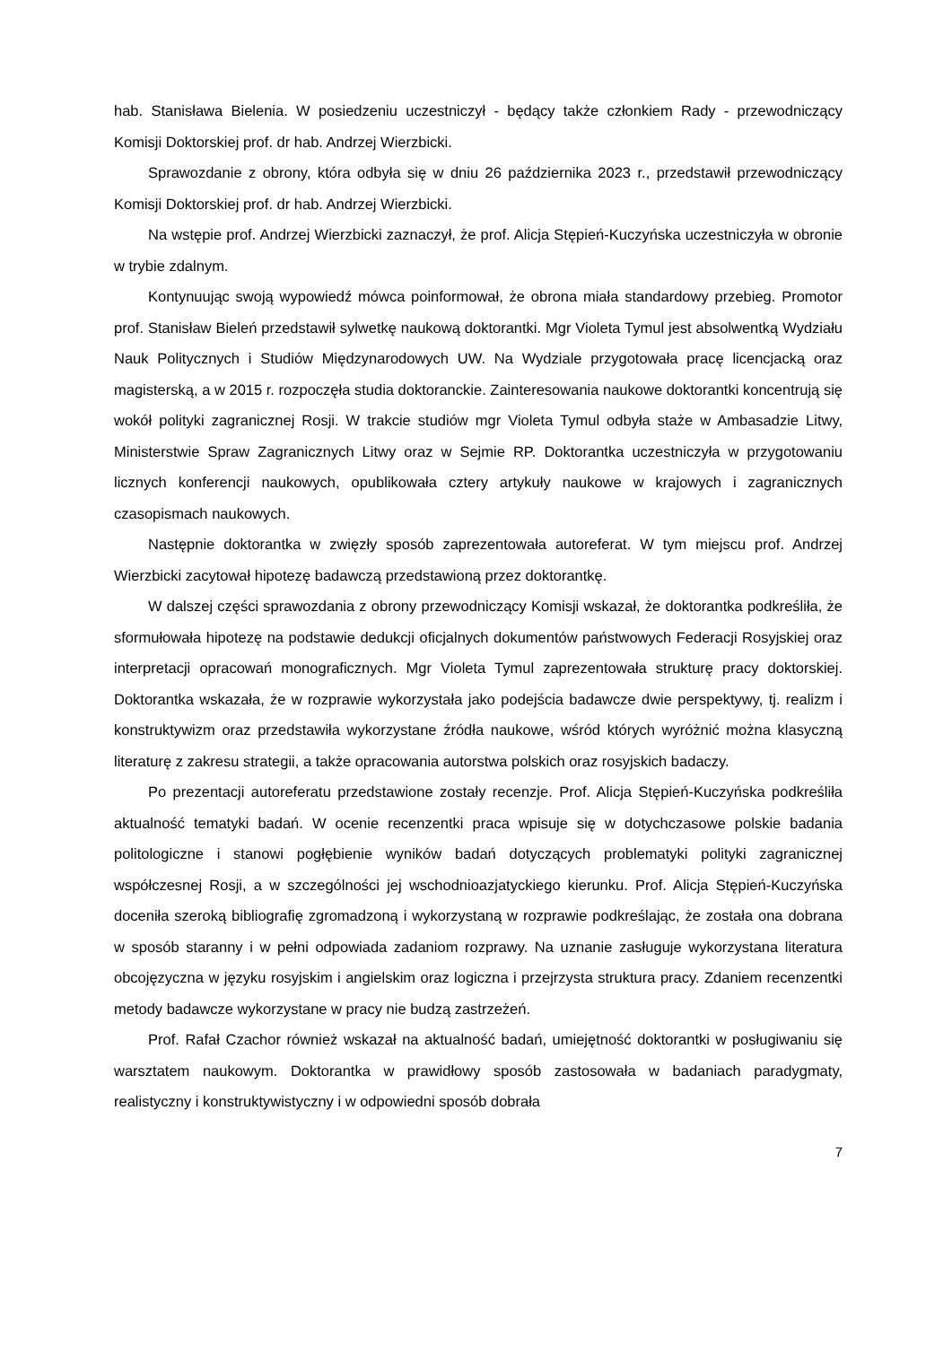hab. Stanisława Bielenia. W posiedzeniu uczestniczył - będący także członkiem Rady - przewodniczący Komisji Doktorskiej prof. dr hab. Andrzej Wierzbicki.
Sprawozdanie z obrony, która odbyła się w dniu 26 października 2023 r., przedstawił przewodniczący Komisji Doktorskiej prof. dr hab. Andrzej Wierzbicki.
Na wstępie prof. Andrzej Wierzbicki zaznaczył, że prof. Alicja Stępień-Kuczyńska uczestniczyła w obronie w trybie zdalnym.
Kontynuując swoją wypowiedź mówca poinformował, że obrona miała standardowy przebieg. Promotor prof. Stanisław Bieleń przedstawił sylwetkę naukową doktorantki. Mgr Violeta Tymul jest absolwentką Wydziału Nauk Politycznych i Studiów Międzynarodowych UW. Na Wydziale przygotowała pracę licencjacką oraz magisterską, a w 2015 r. rozpoczęła studia doktoranckie. Zainteresowania naukowe doktorantki koncentrują się wokół polityki zagranicznej Rosji. W trakcie studiów mgr Violeta Tymul odbyła staże w Ambasadzie Litwy, Ministerstwie Spraw Zagranicznych Litwy oraz w Sejmie RP. Doktorantka uczestniczyła w przygotowaniu licznych konferencji naukowych, opublikowała cztery artykuły naukowe w krajowych i zagranicznych czasopismach naukowych.
Następnie doktorantka w zwięzły sposób zaprezentowała autoreferat. W tym miejscu prof. Andrzej Wierzbicki zacytował hipotezę badawczą przedstawioną przez doktorantkę.
W dalszej części sprawozdania z obrony przewodniczący Komisji wskazał, że doktorantka podkreśliła, że sformułowała hipotezę na podstawie dedukcji oficjalnych dokumentów państwowych Federacji Rosyjskiej oraz interpretacji opracowań monograficznych. Mgr Violeta Tymul zaprezentowała strukturę pracy doktorskiej. Doktorantka wskazała, że w rozprawie wykorzystała jako podejścia badawcze dwie perspektywy, tj. realizm i konstruktywizm oraz przedstawiła wykorzystane źródła naukowe, wśród których wyróżnić można klasyczną literaturę z zakresu strategii, a także opracowania autorstwa polskich oraz rosyjskich badaczy.
Po prezentacji autoreferatu przedstawione zostały recenzje. Prof. Alicja Stępień-Kuczyńska podkreśliła aktualność tematyki badań. W ocenie recenzentki praca wpisuje się w dotychczasowe polskie badania politologiczne i stanowi pogłębienie wyników badań dotyczących problematyki polityki zagranicznej współczesnej Rosji, a w szczególności jej wschodnioazjatyckiego kierunku. Prof. Alicja Stępień-Kuczyńska doceniła szeroką bibliografię zgromadzoną i wykorzystaną w rozprawie podkreślając, że została ona dobrana w sposób staranny i w pełni odpowiada zadaniom rozprawy. Na uznanie zasługuje wykorzystana literatura obcojęzyczna w języku rosyjskim i angielskim oraz logiczna i przejrzysta struktura pracy. Zdaniem recenzentki metody badawcze wykorzystane w pracy nie budzą zastrzeżeń.
Prof. Rafał Czachor również wskazał na aktualność badań, umiejętność doktorantki w posługiwaniu się warsztatem naukowym. Doktorantka w prawidłowy sposób zastosowała w badaniach paradygmaty, realistyczny i konstruktywistyczny i w odpowiedni sposób dobrała
7